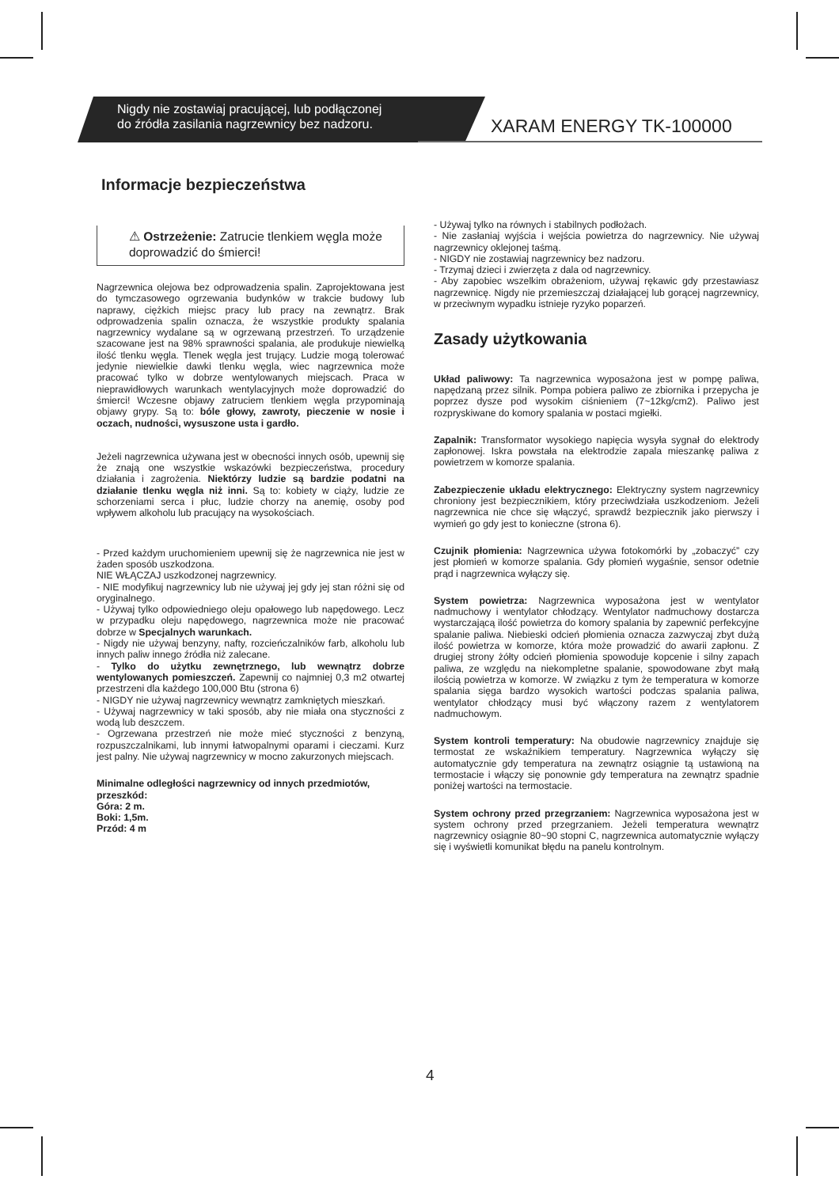Nigdy nie zostawiaj pracującej, lub podłączonej
do źródła zasilania nagrzewnicy bez nadzoru.
XARAM ENERGY TK-100000
Informacje bezpieczeństwa
⚠ Ostrzeżenie: Zatrucie tlenkiem węgla może doprowadzić do śmierci!
Nagrzewnica olejowa bez odprowadzenia spalin. Zaprojektowana jest do tymczasowego ogrzewania budynków w trakcie budowy lub naprawy, ciężkich miejsc pracy lub pracy na zewnątrz. Brak odprowadzenia spalin oznacza, że wszystkie produkty spalania nagrzewnicy wydalane są w ogrzewaną przestrzeń. To urządzenie szacowane jest na 98% sprawności spalania, ale produkuje niewielką ilość tlenku węgla. Tlenek węgla jest trujący. Ludzie mogą tolerować jedynie niewielkie dawki tlenku węgla, wiec nagrzewnica może pracować tylko w dobrze wentylowanych miejscach. Praca w nieprawidłowych warunkach wentylacyjnych może doprowadzić do śmierci! Wczesne objawy zatruciem tlenkiem węgla przypominają objawy grypy. Są to: bóle głowy, zawroty, pieczenie w nosie i oczach, nudności, wysuszone usta i gardło.
Jeżeli nagrzewnica używana jest w obecności innych osób, upewnij się że znają one wszystkie wskazówki bezpieczeństwa, procedury działania i zagrożenia. Niektórzy ludzie są bardzie podatni na działanie tlenku węgla niż inni. Są to: kobiety w ciąży, ludzie ze schorzeniami serca i płuc, ludzie chorzy na anemię, osoby pod wpływem alkoholu lub pracujący na wysokościach.
- Przed każdym uruchomieniem upewnij się że nagrzewnica nie jest w żaden sposób uszkodzona.
NIE WŁĄCZAJ uszkodzonej nagrzewnicy.
- NIE modyfikuj nagrzewnicy lub nie używaj jej gdy jej stan różni się od oryginalnego.
- Używaj tylko odpowiedniego oleju opałowego lub napędowego. Lecz w przypadku oleju napędowego, nagrzewnica może nie pracować dobrze w Specjalnych warunkach.
- Nigdy nie używaj benzyny, nafty, rozcieńczalników farb, alkoholu lub innych paliw innego źródła niż zalecane.
- Tylko do użytku zewnętrznego, lub wewnątrz dobrze wentylowanych pomieszczeń. Zapewnij co najmniej 0,3 m2 otwartej przestrzeni dla każdego 100,000 Btu (strona 6)
- NIGDY nie używaj nagrzewnicy wewnątrz zamkniętych mieszkań.
- Używaj nagrzewnicy w taki sposób, aby nie miała ona styczności z wodą lub deszczem.
- Ogrzewana przestrzeń nie może mieć styczności z benzyną, rozpuszczalnikami, lub innymi łatwopalnymi oparami i cieczami. Kurz jest palny. Nie używaj nagrzewnicy w mocno zakurzonych miejscach.
Minimalne odległości nagrzewnicy od innych przedmiotów, przeszkód:
Góra: 2 m.
Boki: 1,5m.
Przód: 4 m
- Używaj tylko na równych i stabilnych podłożach.
- Nie zasłaniaj wyjścia i wejścia powietrza do nagrzewnicy. Nie używaj nagrzewnicy oklejonej taśmą.
- NIGDY nie zostawiaj nagrzewnicy bez nadzoru.
- Trzymaj dzieci i zwierzęta z dala od nagrzewnicy.
- Aby zapobiec wszelkim obrażeniom, używaj rękawic gdy przestawiasz nagrzewnicę. Nigdy nie przemieszczaj działającej lub gorącej nagrzewnicy, w przeciwnym wypadku istnieje ryzyko poparzeń.
Zasady użytkowania
Układ paliwowy: Ta nagrzewnica wyposażona jest w pompę paliwa, napędzaną przez silnik. Pompa pobiera paliwo ze zbiornika i przepycha je poprzez dysze pod wysokim ciśnieniem (7~12kg/cm2). Paliwo jest rozpryskiwane do komory spalania w postaci mgiełki.
Zapalnik: Transformator wysokiego napięcia wysyła sygnał do elektrody zapłonowej. Iskra powstała na elektrodzie zapala mieszankę paliwa z powietrzem w komorze spalania.
Zabezpieczenie układu elektrycznego: Elektryczny system nagrzewnicy chroniony jest bezpiecznikiem, który przeciwdziała uszkodzeniom. Jeżeli nagrzewnica nie chce się włączyć, sprawdź bezpiecznik jako pierwszy i wymień go gdy jest to konieczne (strona 6).
Czujnik płomienia: Nagrzewnica używa fotokomórki by „zobaczyć” czy jest płomień w komorze spalania. Gdy płomień wygaśnie, sensor odetnie prąd i nagrzewnica wyłączy się.
System powietrza: Nagrzewnica wyposażona jest w wentylator nadmuchowy i wentylator chłodzący. Wentylator nadmuchowy dostarcza wystarczającą ilość powietrza do komory spalania by zapewnić perfekcyjne spalanie paliwa. Niebieski odcień płomienia oznacza zazwyczaj zbyt dużą ilość powietrza w komorze, która może prowadzić do awarii zapłonu. Z drugiej strony żółty odcień płomienia spowoduje kopcenie i silny zapach paliwa, ze względu na niekompletne spalanie, spowodowane zbyt małą ilością powietrza w komorze. W związku z tym że temperatura w komorze spalania sięga bardzo wysokich wartości podczas spalania paliwa, wentylator chłodzący musi być włączony razem z wentylatorem nadmuchowym.
System kontroli temperatury: Na obudowie nagrzewnicy znajduje się termostat ze wskaźnikiem temperatury. Nagrzewnica wyłączy się automatycznie gdy temperatura na zewnątrz osiągnie tą ustawioną na termostacie i włączy się ponownie gdy temperatura na zewnątrz spadnie poniżej wartości na termostacie.
System ochrony przed przegrzaniem: Nagrzewnica wyposażona jest w system ochrony przed przegrzaniem. Jeżeli temperatura wewnątrz nagrzewnicy osiągnie 80~90 stopni C, nagrzewnica automatycznie wyłączy się i wyświetli komunikat błędu na panelu kontrolnym.
4